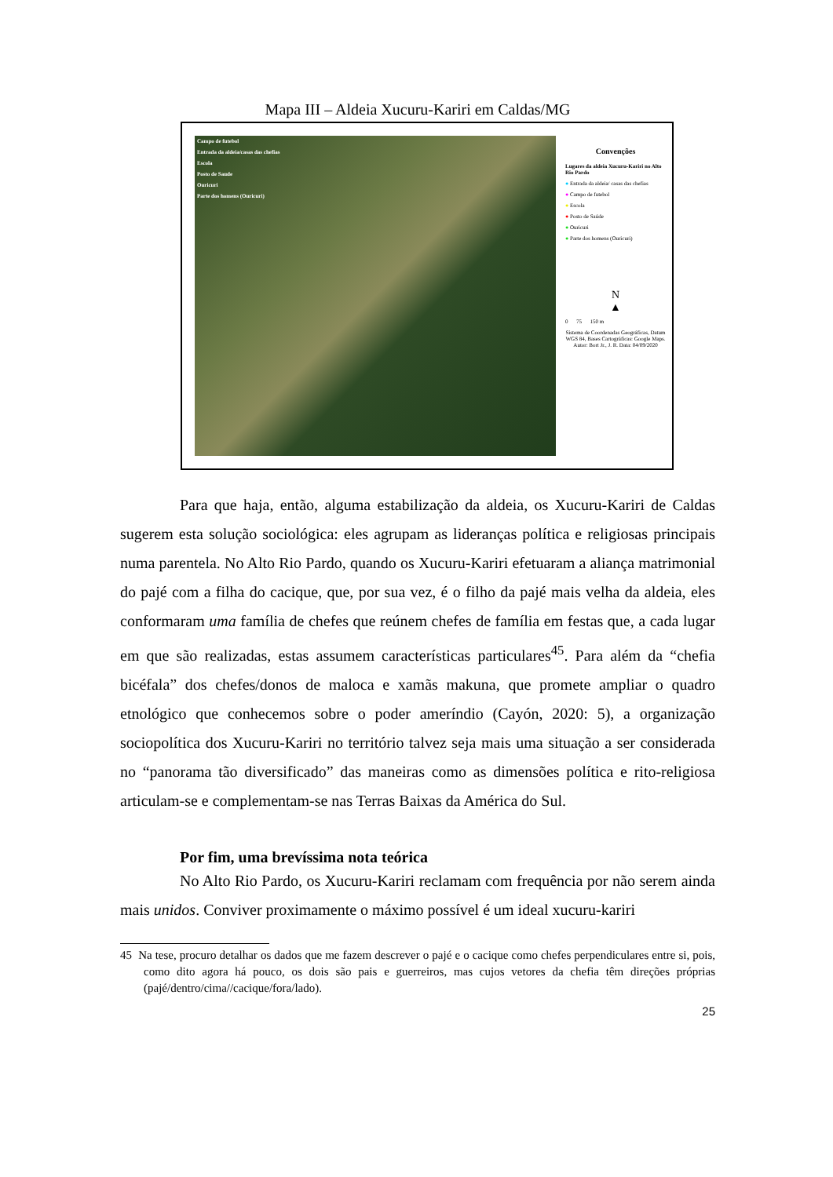Mapa III – Aldeia Xucuru-Kariri em Caldas/MG
Campo de futebol
Entrada da aldeia/casas das chefias
Escola
Posto de Saude
Ouricuri
Parte dos homens (Ouricuri)
Convenções
Lugares da aldeia Xucuru-Kariri no Alto Rio Pardo
● Entrada da aldeia/ casas das chefias
● Campo de futebol
● Escola
● Posto de Saúde
● Ouricuri
● Parte dos homens (Ouricuri)
N
▲
0 75 150 m
Sistema de Coordenadas Geográficas, Datum WGS 84, Bases Cartográficas: Google Maps. Autor: Bort Jr., J. R. Data: 04/09/2020
Para que haja, então, alguma estabilização da aldeia, os Xucuru-Kariri de Caldas sugerem esta solução sociológica: eles agrupam as lideranças política e religiosas principais numa parentela. No Alto Rio Pardo, quando os Xucuru-Kariri efetuaram a aliança matrimonial do pajé com a filha do cacique, que, por sua vez, é o filho da pajé mais velha da aldeia, eles conformaram uma família de chefes que reúnem chefes de família em festas que, a cada lugar em que são realizadas, estas assumem características particulares<sup>45</sup>. Para além da “chefia bicéfala” dos chefes/donos de maloca e xamãs makuna, que promete ampliar o quadro etnológico que conhecemos sobre o poder ameríndio (Cayón, 2020: 5), a organização sociopolítica dos Xucuru-Kariri no território talvez seja mais uma situação a ser considerada no “panorama tão diversificado” das maneiras como as dimensões política e rito-religiosa articulam-se e complementam-se nas Terras Baixas da América do Sul.
Por fim, uma brevíssima nota teórica
No Alto Rio Pardo, os Xucuru-Kariri reclamam com frequência por não serem ainda mais unidos. Conviver proximamente o máximo possível é um ideal xucuru-kariri
45 Na tese, procuro detalhar os dados que me fazem descrever o pajé e o cacique como chefes perpendiculares entre si, pois, como dito agora há pouco, os dois são pais e guerreiros, mas cujos vetores da chefia têm direções próprias (pajé/dentro/cima//cacique/fora/lado).
25